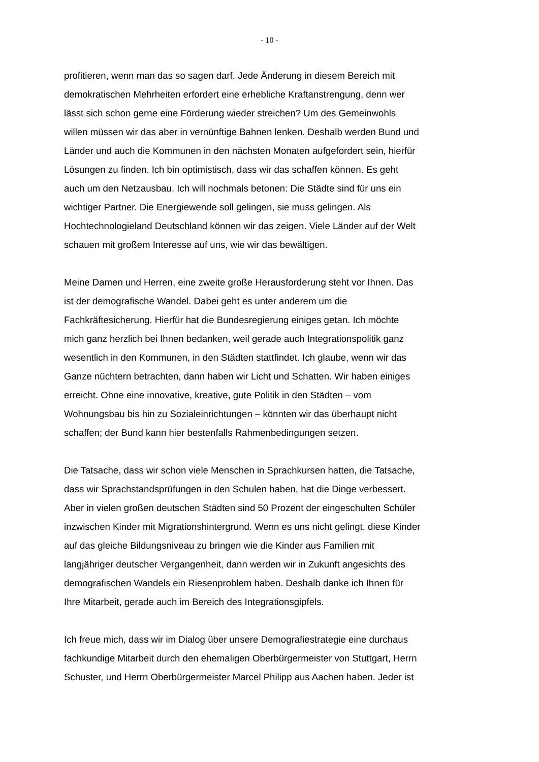- 10 -
profitieren, wenn man das so sagen darf. Jede Änderung in diesem Bereich mit
demokratischen Mehrheiten erfordert eine erhebliche Kraftanstrengung, denn wer
lässt sich schon gerne eine Förderung wieder streichen? Um des Gemeinwohls
willen müssen wir das aber in vernünftige Bahnen lenken. Deshalb werden Bund und
Länder und auch die Kommunen in den nächsten Monaten aufgefordert sein, hierfür
Lösungen zu finden. Ich bin optimistisch, dass wir das schaffen können. Es geht
auch um den Netzausbau. Ich will nochmals betonen: Die Städte sind für uns ein
wichtiger Partner. Die Energiewende soll gelingen, sie muss gelingen. Als
Hochtechnologieland Deutschland können wir das zeigen. Viele Länder auf der Welt
schauen mit großem Interesse auf uns, wie wir das bewältigen.
Meine Damen und Herren, eine zweite große Herausforderung steht vor Ihnen. Das
ist der demografische Wandel. Dabei geht es unter anderem um die
Fachkräftesicherung. Hierfür hat die Bundesregierung einiges getan. Ich möchte
mich ganz herzlich bei Ihnen bedanken, weil gerade auch Integrationspolitik ganz
wesentlich in den Kommunen, in den Städten stattfindet. Ich glaube, wenn wir das
Ganze nüchtern betrachten, dann haben wir Licht und Schatten. Wir haben einiges
erreicht. Ohne eine innovative, kreative, gute Politik in den Städten – vom
Wohnungsbau bis hin zu Sozialeinrichtungen – könnten wir das überhaupt nicht
schaffen; der Bund kann hier bestenfalls Rahmenbedingungen setzen.
Die Tatsache, dass wir schon viele Menschen in Sprachkursen hatten, die Tatsache,
dass wir Sprachstandsprüfungen in den Schulen haben, hat die Dinge verbessert.
Aber in vielen großen deutschen Städten sind 50 Prozent der eingeschulten Schüler
inzwischen Kinder mit Migrationshintergrund. Wenn es uns nicht gelingt, diese Kinder
auf das gleiche Bildungsniveau zu bringen wie die Kinder aus Familien mit
langjähriger deutscher Vergangenheit, dann werden wir in Zukunft angesichts des
demografischen Wandels ein Riesenproblem haben. Deshalb danke ich Ihnen für
Ihre Mitarbeit, gerade auch im Bereich des Integrationsgipfels.
Ich freue mich, dass wir im Dialog über unsere Demografiestrategie eine durchaus
fachkundige Mitarbeit durch den ehemaligen Oberbürgermeister von Stuttgart, Herrn
Schuster, und Herrn Oberbürgermeister Marcel Philipp aus Aachen haben. Jeder ist